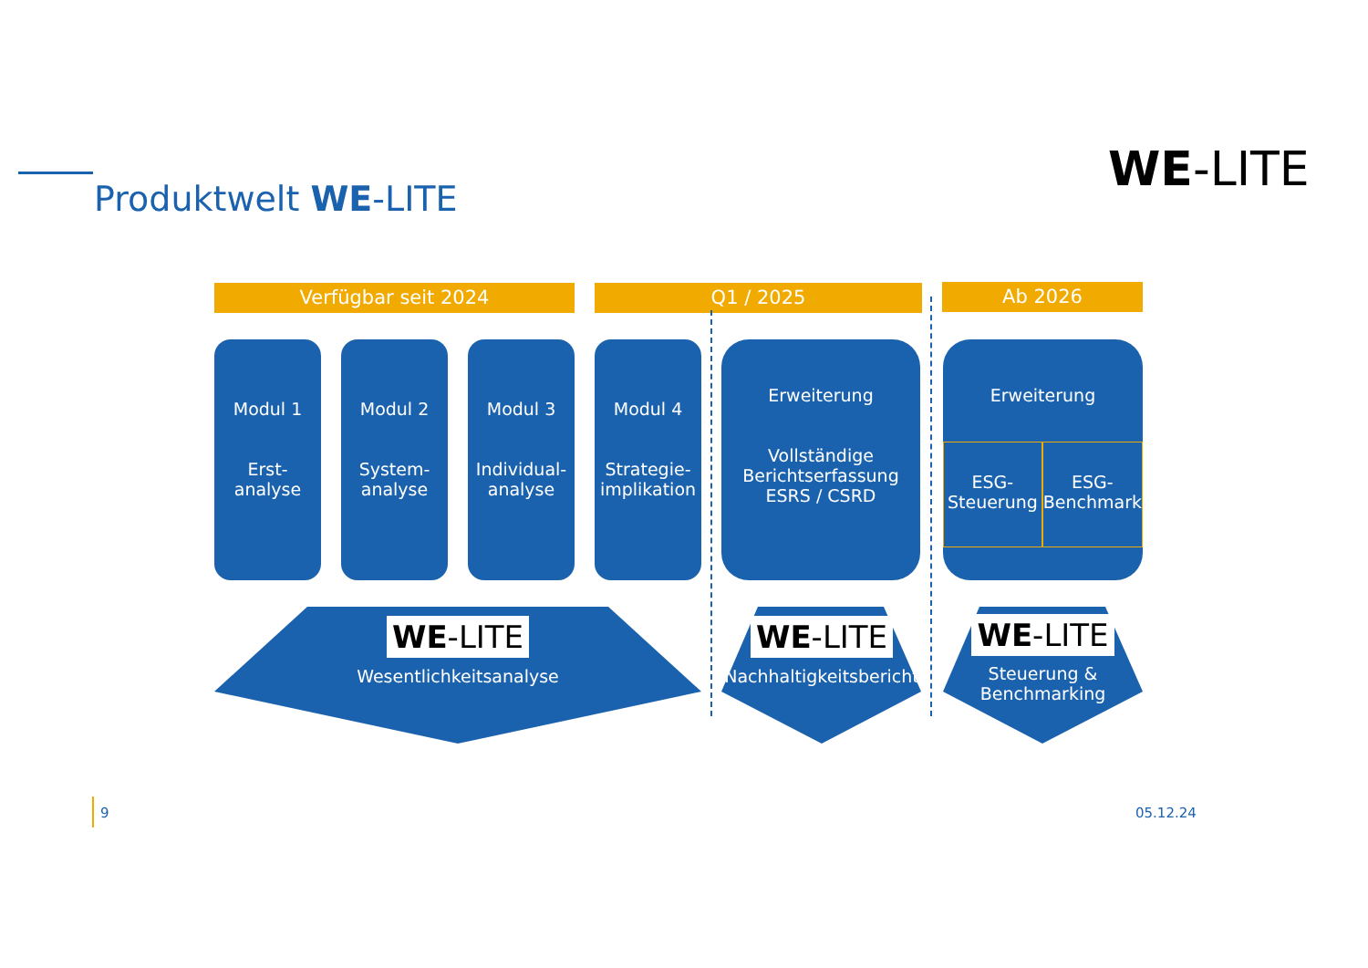Produktwelt WE-LITE
WE-LITE
Verfügbar seit 2024 Q1 / 2025 Ab 2026
Modul 1
Erst-
analyse
Modul 2
System-
analyse
Modul 3
Individual-
analyse
Modul 4
Strategie-
implikation
Erweiterung
Vollständige
Berichtserfassung
ESRS / CSRD
Erweiterung
ESG-
Steuerung
ESG-
Benchmark
WE-LITE
Wesentlichkeitsanalyse
WE-LITE
Nachhaltigkeitsbericht
WE-LITE
Steuerung &
Benchmarking
9 05.12.24